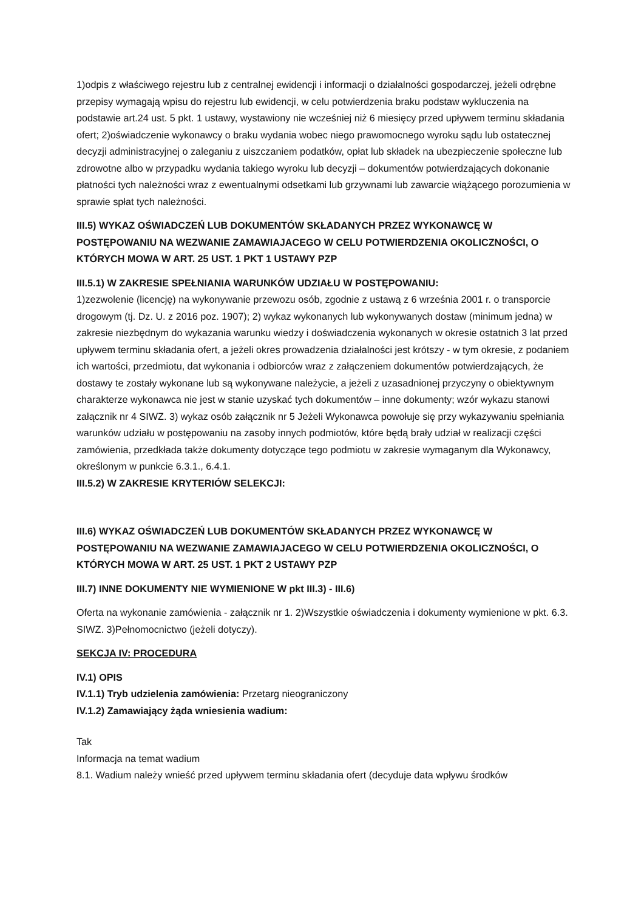1)odpis z właściwego rejestru lub z centralnej ewidencji i informacji o działalności gospodarczej, jeżeli odrębne przepisy wymagają wpisu do rejestru lub ewidencji, w celu potwierdzenia braku podstaw wykluczenia na podstawie art.24 ust. 5 pkt. 1 ustawy, wystawiony nie wcześniej niż 6 miesięcy przed upływem terminu składania ofert; 2)oświadczenie wykonawcy o braku wydania wobec niego prawomocnego wyroku sądu lub ostatecznej decyzji administracyjnej o zaleganiu z uiszczaniem podatków, opłat lub składek na ubezpieczenie społeczne lub zdrowotne albo w przypadku wydania takiego wyroku lub decyzji – dokumentów potwierdzających dokonanie płatności tych należności wraz z ewentualnymi odsetkami lub grzywnami lub zawarcie wiążącego porozumienia w sprawie spłat tych należności.
III.5) WYKAZ OŚWIADCZEŃ LUB DOKUMENTÓW SKŁADANYCH PRZEZ WYKONAWCĘ W POSTĘPOWANIU NA WEZWANIE ZAMAWIAJACEGO W CELU POTWIERDZENIA OKOLICZNOŚCI, O KTÓRYCH MOWA W ART. 25 UST. 1 PKT 1 USTAWY PZP
III.5.1) W ZAKRESIE SPEŁNIANIA WARUNKÓW UDZIAŁU W POSTĘPOWANIU:
1)zezwolenie (licencję) na wykonywanie przewozu osób, zgodnie z ustawą z 6 września 2001 r. o transporcie drogowym (tj. Dz. U. z 2016 poz. 1907); 2) wykaz wykonanych lub wykonywanych dostaw (minimum jedna) w zakresie niezbędnym do wykazania warunku wiedzy i doświadczenia wykonanych w okresie ostatnich 3 lat przed upływem terminu składania ofert, a jeżeli okres prowadzenia działalności jest krótszy - w tym okresie, z podaniem ich wartości, przedmiotu, dat wykonania i odbiorców wraz z załączeniem dokumentów potwierdzających, że dostawy te zostały wykonane lub są wykonywane należycie, a jeżeli z uzasadnionej przyczyny o obiektywnym charakterze wykonawca nie jest w stanie uzyskać tych dokumentów – inne dokumenty; wzór wykazu stanowi załącznik nr 4 SIWZ. 3) wykaz osób załącznik nr 5 Jeżeli Wykonawca powołuje się przy wykazywaniu spełniania warunków udziału w postępowaniu na zasoby innych podmiotów, które będą brały udział w realizacji części zamówienia, przedkłada także dokumenty dotyczące tego podmiotu w zakresie wymaganym dla Wykonawcy, określonym w punkcie 6.3.1., 6.4.1.
III.5.2) W ZAKRESIE KRYTERIÓW SELEKCJI:
III.6) WYKAZ OŚWIADCZEŃ LUB DOKUMENTÓW SKŁADANYCH PRZEZ WYKONAWCĘ W POSTĘPOWANIU NA WEZWANIE ZAMAWIAJACEGO W CELU POTWIERDZENIA OKOLICZNOŚCI, O KTÓRYCH MOWA W ART. 25 UST. 1 PKT 2 USTAWY PZP
III.7) INNE DOKUMENTY NIE WYMIENIONE W pkt III.3) - III.6)
Oferta na wykonanie zamówienia - załącznik nr 1. 2)Wszystkie oświadczenia i dokumenty wymienione w pkt. 6.3. SIWZ. 3)Pełnomocnictwo (jeżeli dotyczy).
SEKCJA IV: PROCEDURA
IV.1) OPIS
IV.1.1) Tryb udzielenia zamówienia: Przetarg nieograniczony
IV.1.2) Zamawiający żąda wniesienia wadium:
Tak
Informacja na temat wadium
8.1. Wadium należy wnieść przed upływem terminu składania ofert (decyduje data wpływu środków